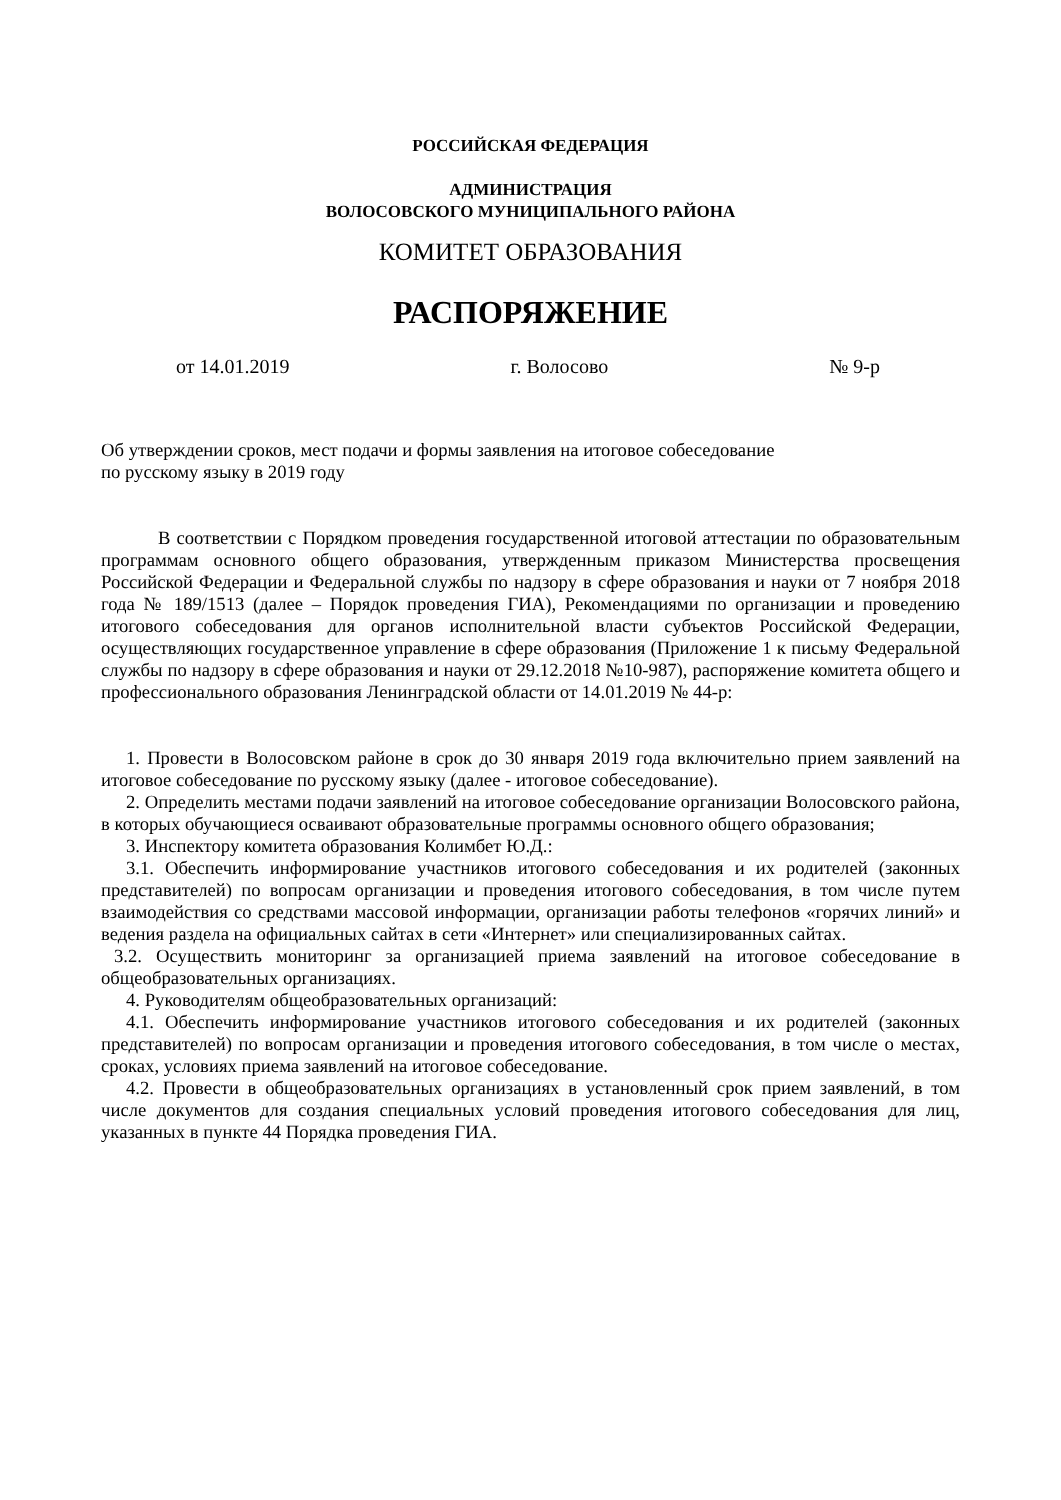РОССИЙСКАЯ ФЕДЕРАЦИЯ
АДМИНИСТРАЦИЯ
ВОЛОСОВСКОГО МУНИЦИПАЛЬНОГО РАЙОНА
КОМИТЕТ ОБРАЗОВАНИЯ
РАСПОРЯЖЕНИЕ
от 14.01.2019 г. Волосово № 9-р
Об утверждении сроков, мест подачи и формы заявления на итоговое собеседование
по русскому языку в 2019 году
В соответствии с Порядком проведения государственной итоговой аттестации по образовательным программам основного общего образования, утвержденным приказом Министерства просвещения Российской Федерации и Федеральной службы по надзору в сфере образования и науки от 7 ноября 2018 года № 189/1513 (далее – Порядок проведения ГИА), Рекомендациями по организации и проведению итогового собеседования для органов исполнительной власти субъектов Российской Федерации, осуществляющих государственное управление в сфере образования (Приложение 1 к письму Федеральной службы по надзору в сфере образования и науки от 29.12.2018 №10-987), распоряжение комитета общего и профессионального образования Ленинградской области от 14.01.2019 № 44-р:
1. Провести в Волосовском районе в срок до 30 января 2019 года включительно прием заявлений на итоговое собеседование по русскому языку (далее - итоговое собеседование).
2. Определить местами подачи заявлений на итоговое собеседование организации Волосовского района, в которых обучающиеся осваивают образовательные программы основного общего образования;
3. Инспектору комитета образования Колимбет Ю.Д.:
3.1. Обеспечить информирование участников итогового собеседования и их родителей (законных представителей) по вопросам организации и проведения итогового собеседования, в том числе путем взаимодействия со средствами массовой информации, организации работы телефонов «горячих линий» и ведения раздела на официальных сайтах в сети «Интернет» или специализированных сайтах.
3.2. Осуществить мониторинг за организацией приема заявлений на итоговое собеседование в общеобразовательных организациях.
4. Руководителям общеобразовательных организаций:
4.1. Обеспечить информирование участников итогового собеседования и их родителей (законных представителей) по вопросам организации и проведения итогового собеседования, в том числе о местах, сроках, условиях приема заявлений на итоговое собеседование.
4.2. Провести в общеобразовательных организациях в установленный срок прием заявлений, в том числе документов для создания специальных условий проведения итогового собеседования для лиц, указанных в пункте 44 Порядка проведения ГИА.